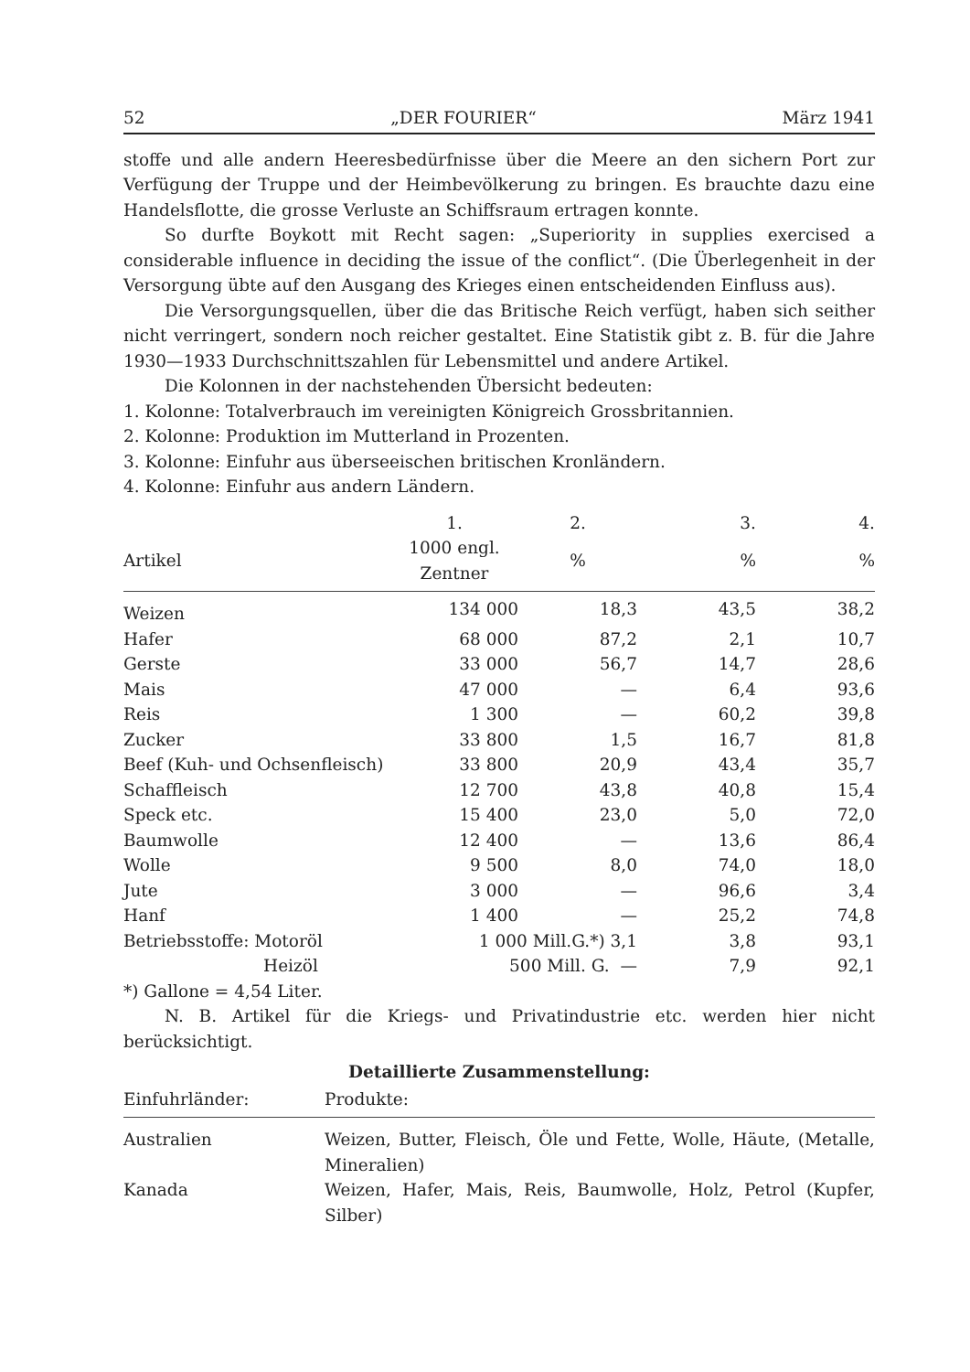52 „DER FOURIER“März 1941
stoffe und alle andern Heeresbedürfnisse über die Meere an den sichern Port zur Verfügung der Truppe und der Heimbevölkerung zu bringen. Es brauchte dazu eine Handelsflotte, die grosse Verluste an Schiffsraum ertragen konnte.
So durfte Boykott mit Recht sagen: „Superiority in supplies exercised a considerable influence in deciding the issue of the conflict“. (Die Überlegenheit in der Versorgung übte auf den Ausgang des Krieges einen entscheidenden Einfluss aus).
Die Versorgungsquellen, über die das Britische Reich verfügt, haben sich seither nicht verringert, sondern noch reicher gestaltet. Eine Statistik gibt z. B. für die Jahre 1930—1933 Durchschnittszahlen für Lebensmittel und andere Artikel.
Die Kolonnen in der nachstehenden Übersicht bedeuten:
1. Kolonne: Totalverbrauch im vereinigten Königreich Grossbritannien.
2. Kolonne: Produktion im Mutterland in Prozenten.
3. Kolonne: Einfuhr aus überseeischen britischen Kronländern.
4. Kolonne: Einfuhr aus andern Ländern.
| | 1. | 2. | 3. | 4. |
| --- | --- | --- | --- | --- |
| Artikel | 1000 engl. Zentner | % | % | % |
| Weizen | 134 000 | 18,3 | 43,5 | 38,2 |
| Hafer | 68 000 | 87,2 | 2,1 | 10,7 |
| Gerste | 33 000 | 56,7 | 14,7 | 28,6 |
| Mais | 47 000 | — | 6,4 | 93,6 |
| Reis | 1 300 | — | 60,2 | 39,8 |
| Zucker | 33 800 | 1,5 | 16,7 | 81,8 |
| Beef (Kuh- und Ochsenfleisch) | 33 800 | 20,9 | 43,4 | 35,7 |
| Schaffleisch | 12 700 | 43,8 | 40,8 | 15,4 |
| Speck etc. | 15 400 | 23,0 | 5,0 | 72,0 |
| Baumwolle | 12 400 | — | 13,6 | 86,4 |
| Wolle | 9 500 | 8,0 | 74,0 | 18,0 |
| Jute | 3 000 | — | 96,6 | 3,4 |
| Hanf | 1 400 | — | 25,2 | 74,8 |
| Betriebsstoffe: Motoröl | 1 000 Mill.G.*) 3,1 | | 3,8 | 93,1 |
| Heizöl | 500 Mill. G. — | | 7,9 | 92,1 |
*) Gallone = 4,54 Liter.
N. B. Artikel für die Kriegs- und Privatindustrie etc. werden hier nicht berücksichtigt.
Detaillierte Zusammenstellung:
| Einfuhrländer: | Produkte: |
| --- | --- |
| Australien | Weizen, Butter, Fleisch, Öle und Fette, Wolle, Häute, (Metalle, Mineralien) |
| Kanada | Weizen, Hafer, Mais, Reis, Baumwolle, Holz, Petrol (Kupfer, Silber) |